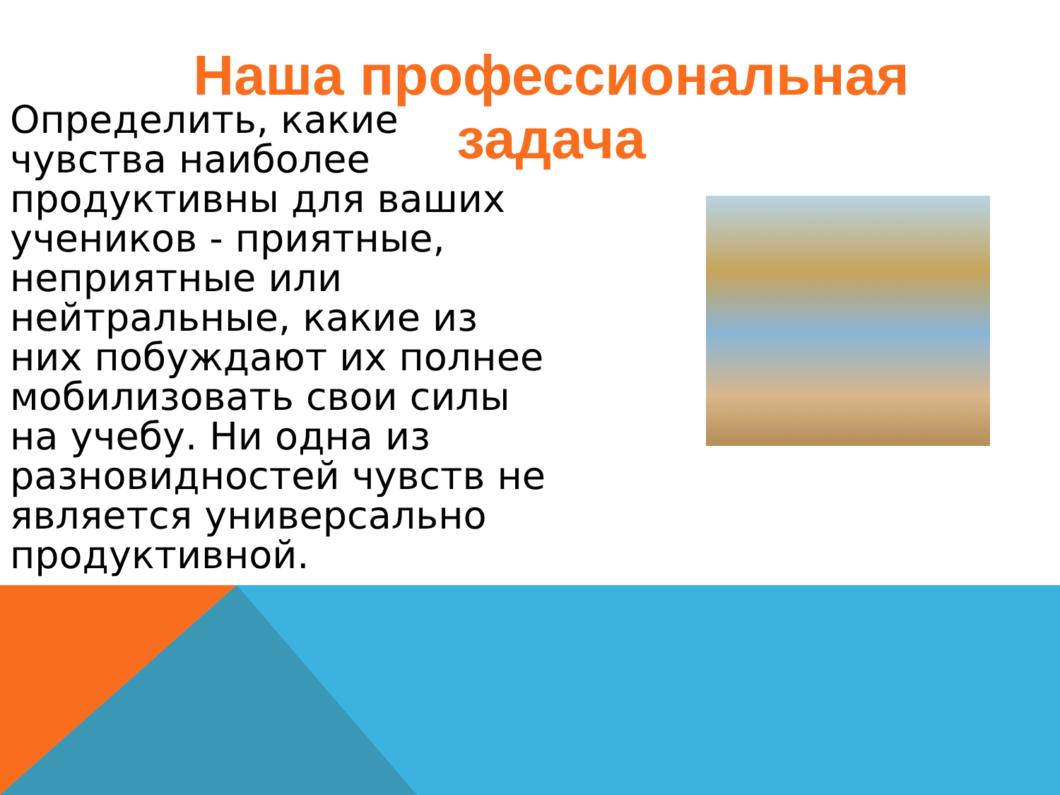Наша профессиональная задача
Определить, какие чувства наиболее продуктивны для ваших учеников - приятные, неприятные или нейтральные, какие из них побуждают их полнее мобилизовать свои силы на учебу. Ни одна из разновидностей чувств не является универсально продуктивной.